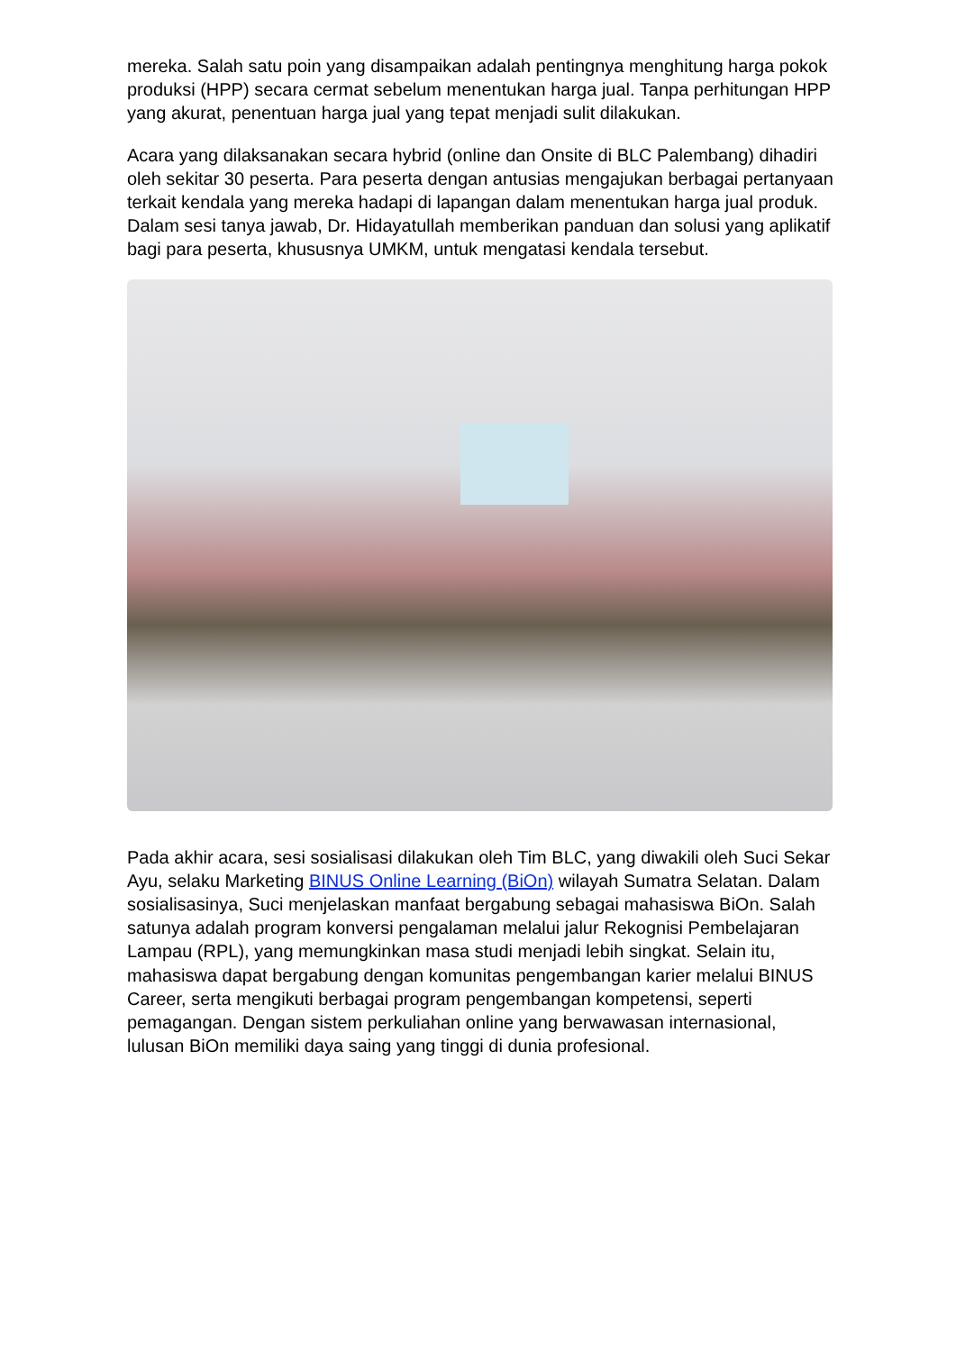mereka. Salah satu poin yang disampaikan adalah pentingnya menghitung harga pokok produksi (HPP) secara cermat sebelum menentukan harga jual. Tanpa perhitungan HPP yang akurat, penentuan harga jual yang tepat menjadi sulit dilakukan.
Acara yang dilaksanakan secara hybrid (online dan Onsite di BLC Palembang) dihadiri oleh sekitar 30 peserta. Para peserta dengan antusias mengajukan berbagai pertanyaan terkait kendala yang mereka hadapi di lapangan dalam menentukan harga jual produk. Dalam sesi tanya jawab, Dr. Hidayatullah memberikan panduan dan solusi yang aplikatif bagi para peserta, khususnya UMKM, untuk mengatasi kendala tersebut.
Pada akhir acara, sesi sosialisasi dilakukan oleh Tim BLC, yang diwakili oleh Suci Sekar Ayu, selaku Marketing BINUS Online Learning (BiOn) wilayah Sumatra Selatan. Dalam sosialisasinya, Suci menjelaskan manfaat bergabung sebagai mahasiswa BiOn. Salah satunya adalah program konversi pengalaman melalui jalur Rekognisi Pembelajaran Lampau (RPL), yang memungkinkan masa studi menjadi lebih singkat. Selain itu, mahasiswa dapat bergabung dengan komunitas pengembangan karier melalui BINUS Career, serta mengikuti berbagai program pengembangan kompetensi, seperti pemagangan. Dengan sistem perkuliahan online yang berwawasan internasional, lulusan BiOn memiliki daya saing yang tinggi di dunia profesional.